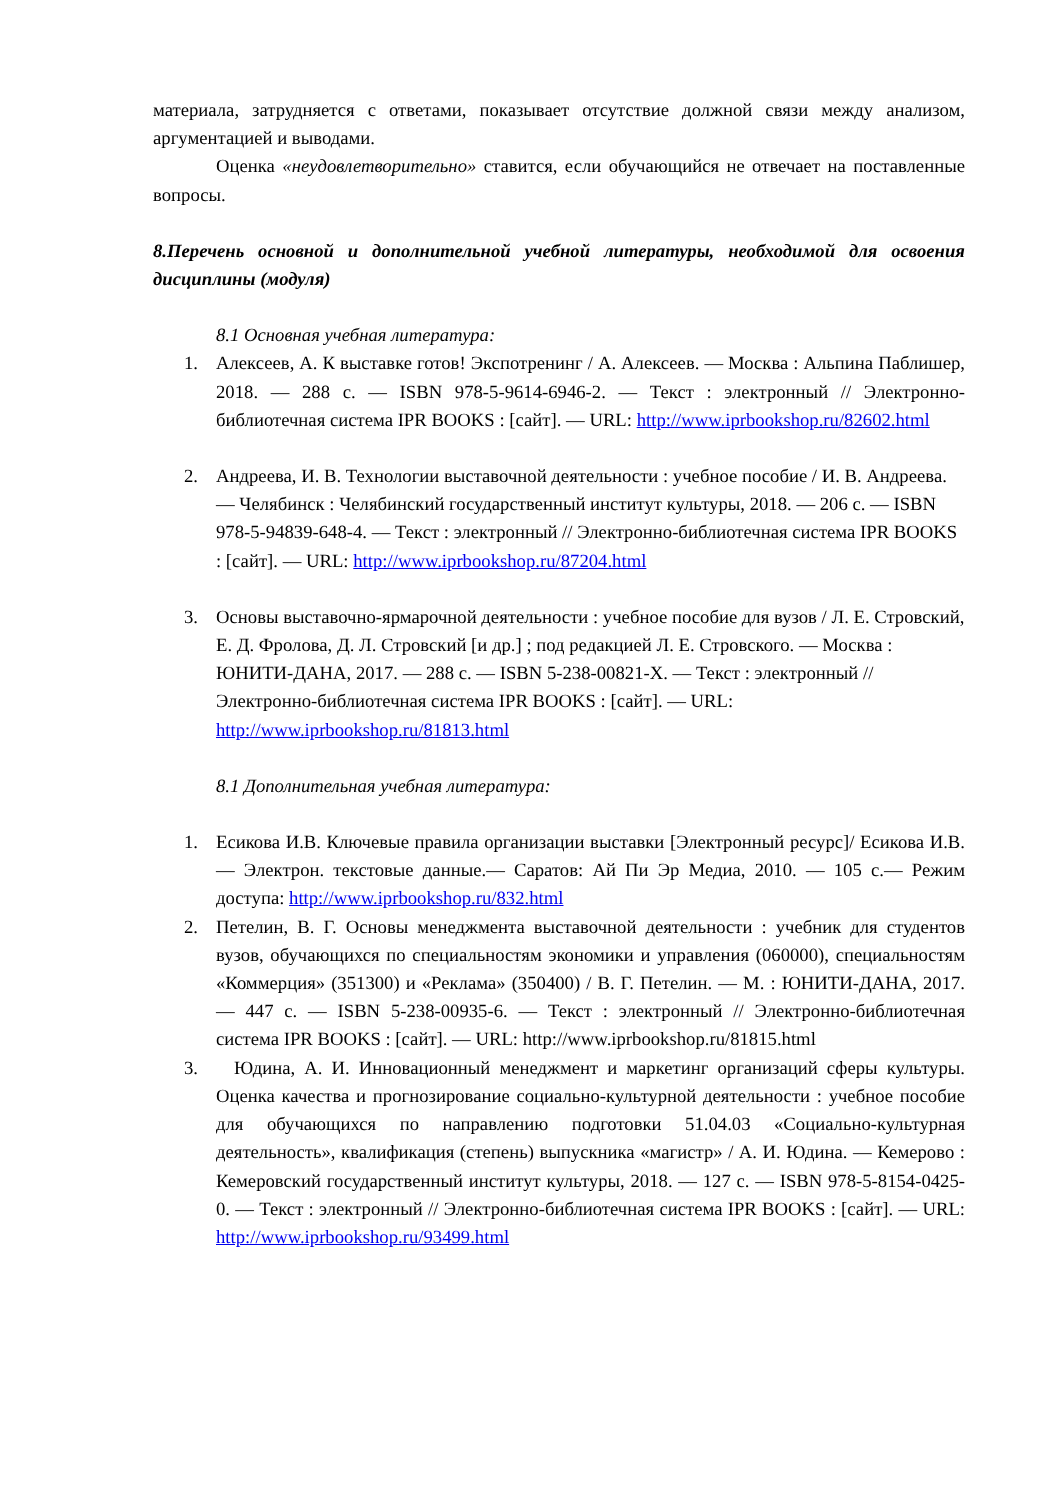материала, затрудняется с ответами, показывает отсутствие должной связи между анализом, аргументацией и выводами.
Оценка «неудовлетворительно» ставится, если обучающийся не отвечает на поставленные вопросы.
8.Перечень основной и дополнительной учебной литературы, необходимой для освоения дисциплины (модуля)
8.1 Основная учебная литература:
1. Алексеев, А. К выставке готов! Экспотренинг / А. Алексеев. — Москва : Альпина Паблишер, 2018. — 288 с. — ISBN 978-5-9614-6946-2. — Текст : электронный // Электронно-библиотечная система IPR BOOKS : [сайт]. — URL: http://www.iprbookshop.ru/82602.html
2. Андреева, И. В. Технологии выставочной деятельности : учебное пособие / И. В. Андреева. — Челябинск : Челябинский государственный институт культуры, 2018. — 206 с. — ISBN 978-5-94839-648-4. — Текст : электронный // Электронно-библиотечная система IPR BOOKS : [сайт]. — URL: http://www.iprbookshop.ru/87204.html
3. Основы выставочно-ярмарочной деятельности : учебное пособие для вузов / Л. Е. Стровский, Е. Д. Фролова, Д. Л. Стровский [и др.] ; под редакцией Л. Е. Стровского. — Москва : ЮНИТИ-ДАНА, 2017. — 288 с. — ISBN 5-238-00821-X. — Текст : электронный // Электронно-библиотечная система IPR BOOKS : [сайт]. — URL: http://www.iprbookshop.ru/81813.html
8.1 Дополнительная учебная литература:
1. Есикова И.В. Ключевые правила организации выставки [Электронный ресурс]/ Есикова И.В.— Электрон. текстовые данные.— Саратов: Ай Пи Эр Медиа, 2010. — 105 с.— Режим доступа: http://www.iprbookshop.ru/832.html
2. Петелин, В. Г. Основы менеджмента выставочной деятельности : учебник для студентов вузов, обучающихся по специальностям экономики и управления (060000), специальностям «Коммерция» (351300) и «Реклама» (350400) / В. Г. Петелин. — М. : ЮНИТИ-ДАНА, 2017. — 447 с. — ISBN 5-238-00935-6. — Текст : электронный // Электронно-библиотечная система IPR BOOKS : [сайт]. — URL: http://www.iprbookshop.ru/81815.html
3. Юдина, А. И. Инновационный менеджмент и маркетинг организаций сферы культуры. Оценка качества и прогнозирование социально-культурной деятельности : учебное пособие для обучающихся по направлению подготовки 51.04.03 «Социально-культурная деятельность», квалификация (степень) выпускника «магистр» / А. И. Юдина. — Кемерово : Кемеровский государственный институт культуры, 2018. — 127 с. — ISBN 978-5-8154-0425-0. — Текст : электронный // Электронно-библиотечная система IPR BOOKS : [сайт]. — URL: http://www.iprbookshop.ru/93499.html